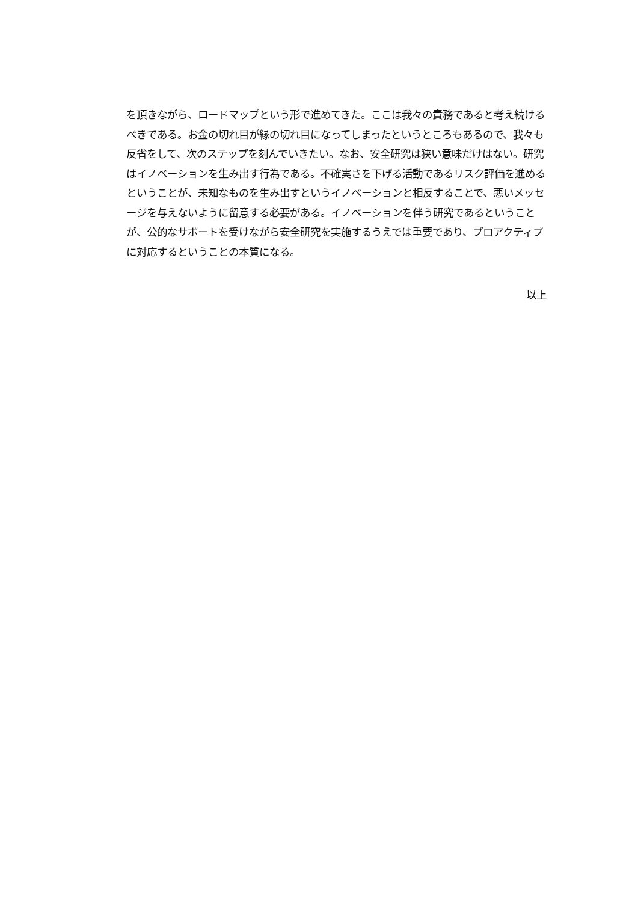を頂きながら、ロードマップという形で進めてきた。ここは我々の責務であると考え続けるべきである。お金の切れ目が縁の切れ目になってしまったというところもあるので、我々も反省をして、次のステップを刻んでいきたい。なお、安全研究は狭い意味だけはない。研究はイノベーションを生み出す行為である。不確実さを下げる活動であるリスク評価を進めるということが、未知なものを生み出すというイノベーションと相反することで、悪いメッセージを与えないように留意する必要がある。イノベーションを伴う研究であるということが、公的なサポートを受けながら安全研究を実施するうえでは重要であり、プロアクティブに対応するということの本質になる。
以上